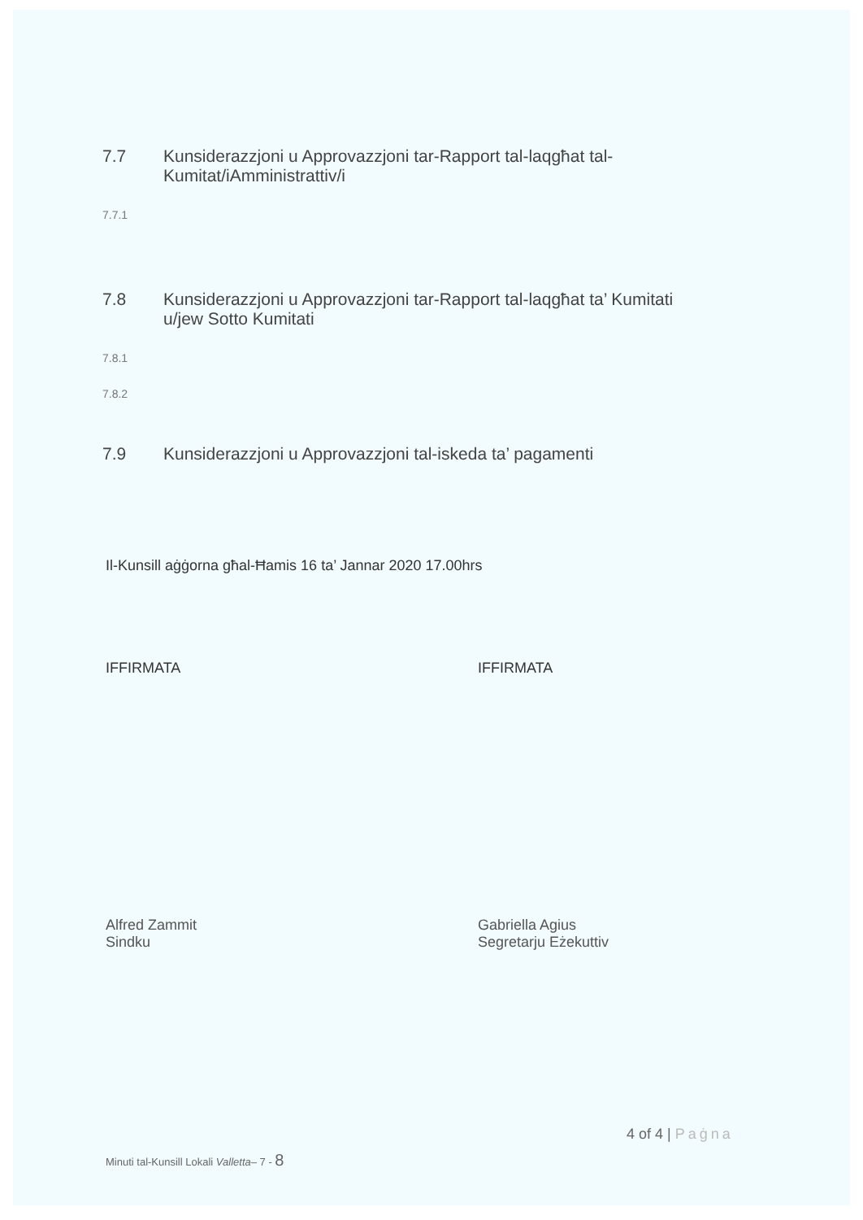7.7 Kunsiderazzjoni u Approvazzjoni tar-Rapport tal-laqgħat tal-
Kumitat/iAmministrattiv/i
7.7.1
7.8 Kunsiderazzjoni u Approvazzjoni tar-Rapport tal-laqgħat ta’ Kumitati
u/jew Sotto Kumitati
7.8.1
7.8.2
7.9 Kunsiderazzjoni u Approvazzjoni tal-iskeda ta’ pagamenti
Il-Kunsill aġġorna għal-Ħamis 16 ta’ Jannar 2020 17.00hrs
IFFIRMATA IFFIRMATA
Alfred Zammit
Sindku
Gabriella Agius
Segretarju Eżekuttiv
4 of 4 | Paġna
Minuti tal-Kunsill Lokali Valletta– 7 - 8